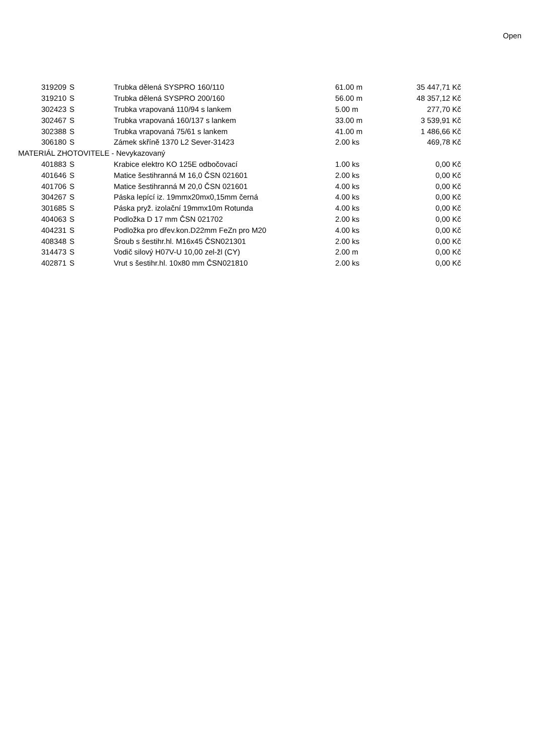Open
| 319209 | S | Trubka dělená SYSPRO 160/110 | 61.00 m | 35 447,71 Kč |
| 319210 | S | Trubka dělená SYSPRO 200/160 | 56.00 m | 48 357,12 Kč |
| 302423 | S | Trubka vrapovaná 110/94 s lankem | 5.00 m | 277,70 Kč |
| 302467 | S | Trubka vrapovaná 160/137 s lankem | 33.00 m | 3 539,91 Kč |
| 302388 | S | Trubka vrapovaná 75/61 s lankem | 41.00 m | 1 486,66 Kč |
| 306180 | S | Zámek skříně 1370 L2 Sever-31423 | 2.00 ks | 469,78 Kč |
| MATERIÁL ZHOTOVITELE - Nevykazovaný | | | | |
| 401883 | S | Krabice elektro KO 125E odbočovací | 1.00 ks | 0,00 Kč |
| 401646 | S | Matice šestihranná M 16,0 ČSN 021601 | 2.00 ks | 0,00 Kč |
| 401706 | S | Matice šestihranná M 20,0 ČSN 021601 | 4.00 ks | 0,00 Kč |
| 304267 | S | Páska lepící iz. 19mmx20mx0,15mm černá | 4.00 ks | 0,00 Kč |
| 301685 | S | Páska pryž. izolační 19mmx10m Rotunda | 4.00 ks | 0,00 Kč |
| 404063 | S | Podložka D 17 mm ČSN 021702 | 2.00 ks | 0,00 Kč |
| 404231 | S | Podložka pro dřev.kon.D22mm FeZn pro M20 | 4.00 ks | 0,00 Kč |
| 408348 | S | Šroub s šestihr.hl. M16x45 ČSN021301 | 2.00 ks | 0,00 Kč |
| 314473 | S | Vodič silový H07V-U 10,00 zel-žl (CY) | 2.00 m | 0,00 Kč |
| 402871 | S | Vrut s šestihr.hl. 10x80 mm ČSN021810 | 2.00 ks | 0,00 Kč |